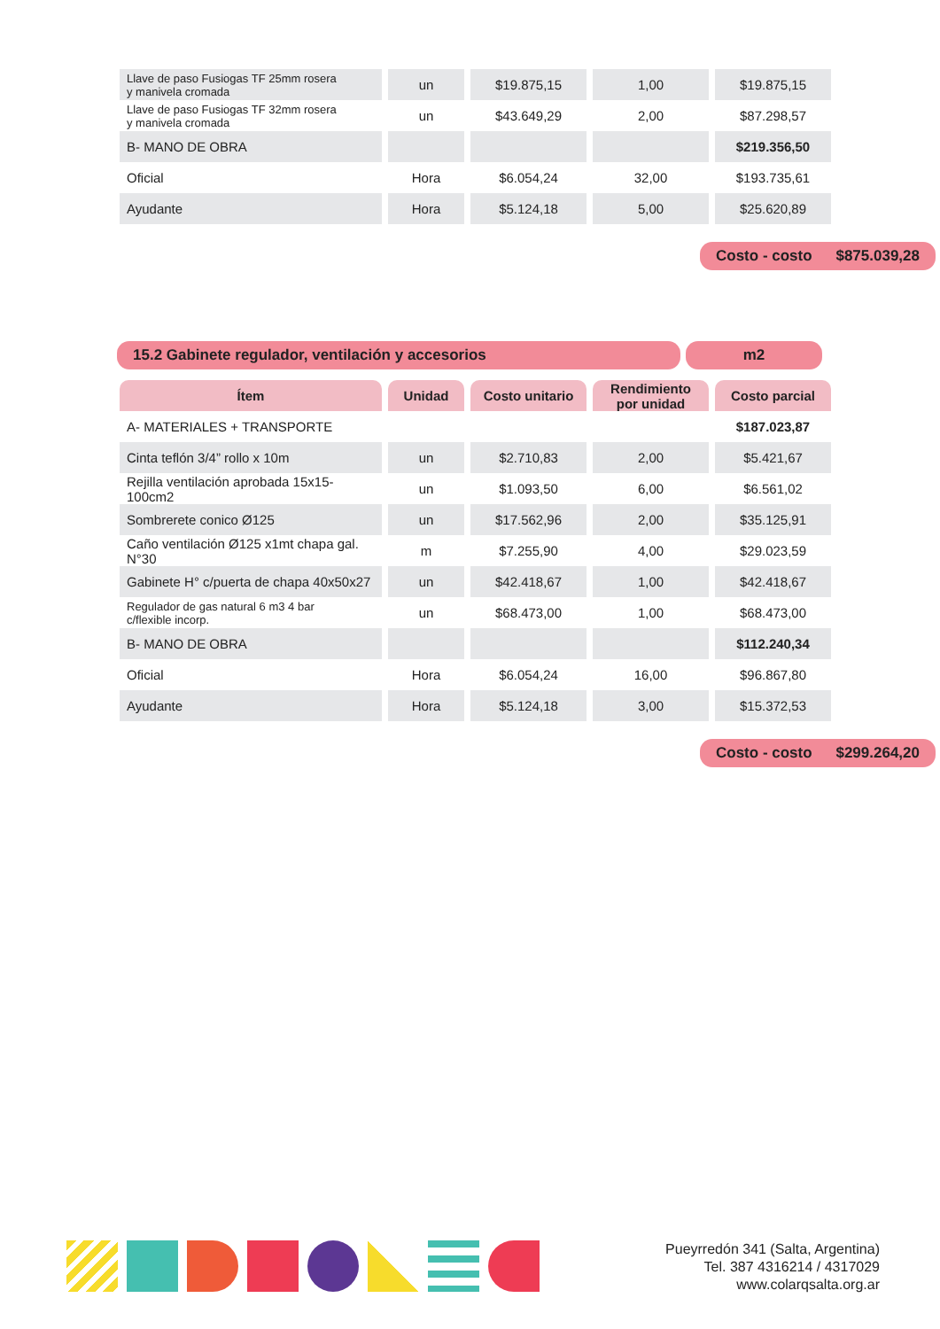| Llave de paso Fusiogas TF 25mm rosera y manivela cromada | un | $19.875,15 | 1,00 | $19.875,15 |
| Llave de paso Fusiogas TF 32mm rosera y manivela cromada | un | $43.649,29 | 2,00 | $87.298,57 |
| B- MANO DE OBRA | | | | $219.356,50 |
| Oficial | Hora | $6.054,24 | 32,00 | $193.735,61 |
| Ayudante | Hora | $5.124,18 | 5,00 | $25.620,89 |
Costo - costo $875.039,28
15.2 Gabinete regulador, ventilación y accesorios m2
| Ítem | Unidad | Costo unitario | Rendimiento por unidad | Costo parcial |
| --- | --- | --- | --- | --- |
| A- MATERIALES + TRANSPORTE | | | | $187.023,87 |
| Cinta teflón 3/4” rollo x 10m | un | $2.710,83 | 2,00 | $5.421,67 |
| Rejilla ventilación aprobada 15x15-100cm2 | un | $1.093,50 | 6,00 | $6.561,02 |
| Sombrerete conico Ø125 | un | $17.562,96 | 2,00 | $35.125,91 |
| Caño ventilación Ø125 x1mt chapa gal. N°30 | m | $7.255,90 | 4,00 | $29.023,59 |
| Gabinete H° c/puerta de chapa 40x50x27 | un | $42.418,67 | 1,00 | $42.418,67 |
| Regulador de gas natural 6 m3 4 bar c/flexible incorp. | un | $68.473,00 | 1,00 | $68.473,00 |
| B- MANO DE OBRA | | | | $112.240,34 |
| Oficial | Hora | $6.054,24 | 16,00 | $96.867,80 |
| Ayudante | Hora | $5.124,18 | 3,00 | $15.372,53 |
Costo - costo $299.264,20
Pueyrredón 341 (Salta, Argentina)
Tel. 387 4316214 / 4317029
www.colarqsalta.org.ar